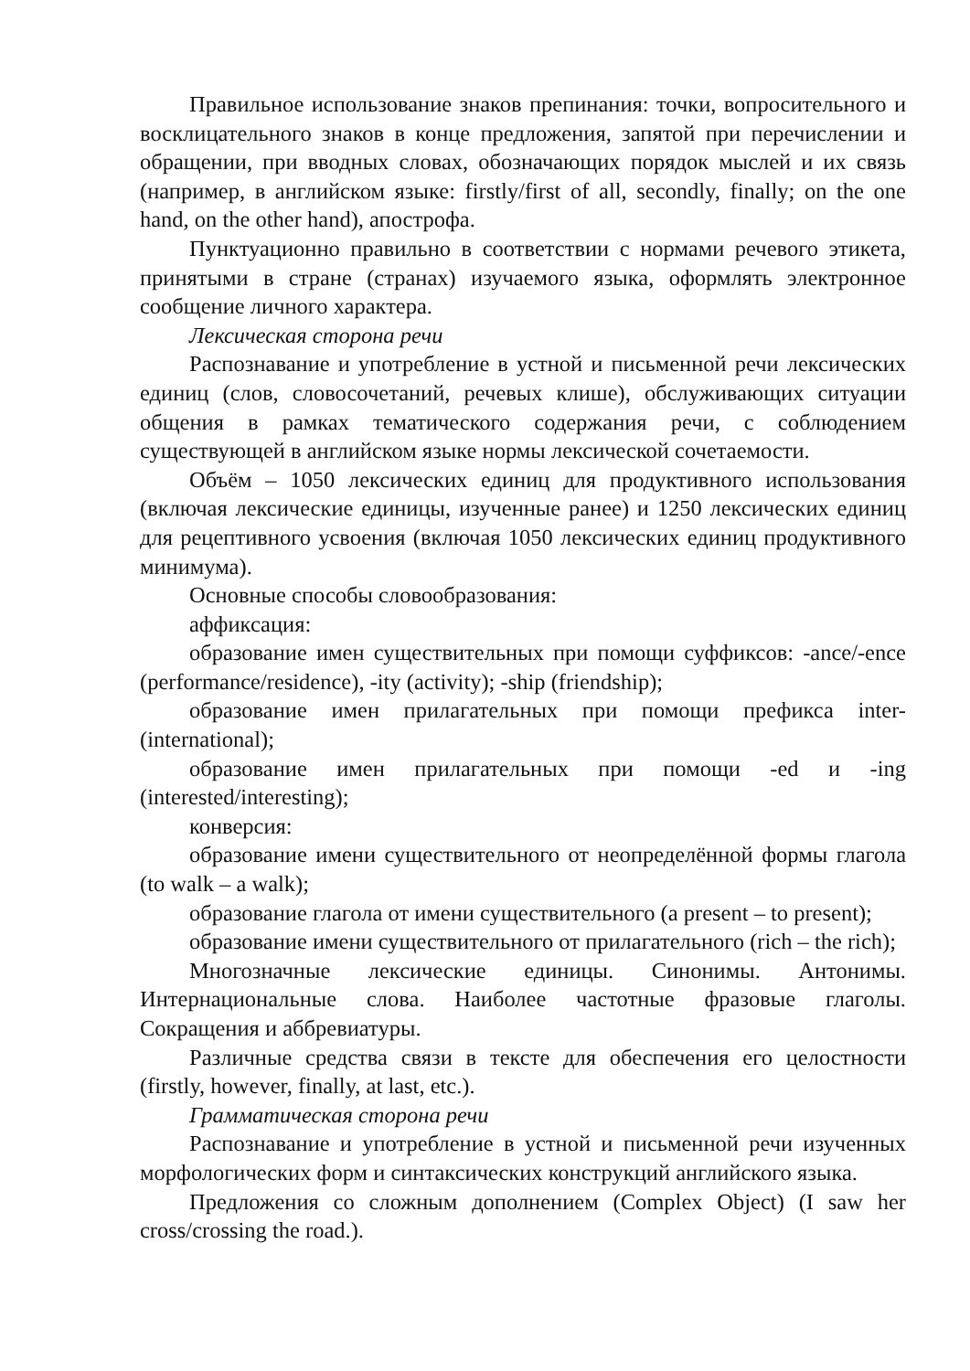Правильное использование знаков препинания: точки, вопросительного и восклицательного знаков в конце предложения, запятой при перечислении и обращении, при вводных словах, обозначающих порядок мыслей и их связь (например, в английском языке: firstly/first of all, secondly, finally; on the one hand, on the other hand), апострофа.
Пунктуационно правильно в соответствии с нормами речевого этикета, принятыми в стране (странах) изучаемого языка, оформлять электронное сообщение личного характера.
Лексическая сторона речи
Распознавание и употребление в устной и письменной речи лексических единиц (слов, словосочетаний, речевых клише), обслуживающих ситуации общения в рамках тематического содержания речи, с соблюдением существующей в английском языке нормы лексической сочетаемости.
Объём – 1050 лексических единиц для продуктивного использования (включая лексические единицы, изученные ранее) и 1250 лексических единиц для рецептивного усвоения (включая 1050 лексических единиц продуктивного минимума).
Основные способы словообразования:
аффиксация:
образование имен существительных при помощи суффиксов: -ance/-ence (performance/residence), -ity (activity); -ship (friendship);
образование имен прилагательных при помощи префикса inter- (international);
образование имен прилагательных при помощи -ed и -ing (interested/interesting);
конверсия:
образование имени существительного от неопределённой формы глагола (to walk – a walk);
образование глагола от имени существительного (a present – to present);
образование имени существительного от прилагательного (rich – the rich);
Многозначные лексические единицы. Синонимы. Антонимы. Интернациональные слова. Наиболее частотные фразовые глаголы. Сокращения и аббревиатуры.
Различные средства связи в тексте для обеспечения его целостности (firstly, however, finally, at last, etc.).
Грамматическая сторона речи
Распознавание и употребление в устной и письменной речи изученных морфологических форм и синтаксических конструкций английского языка.
Предложения со сложным дополнением (Complex Object) (I saw her cross/crossing the road.).